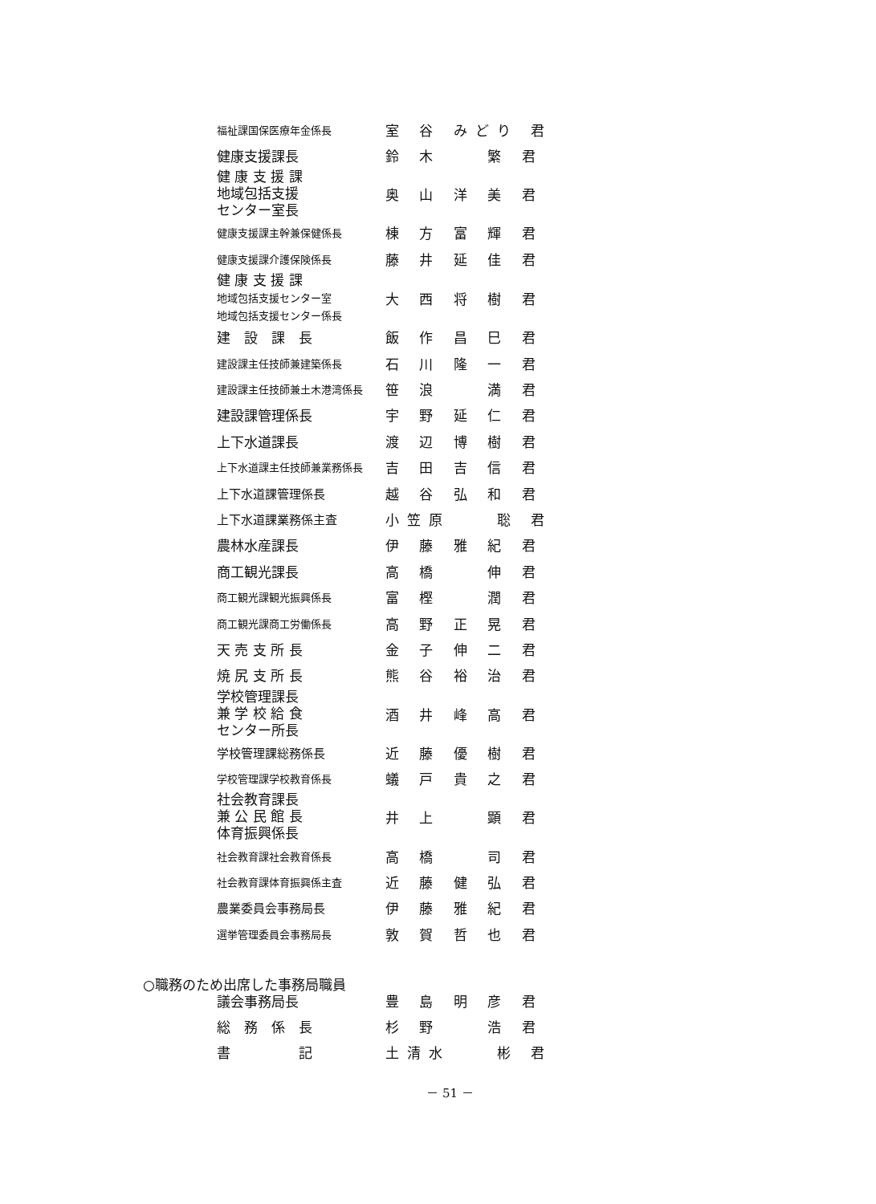| 福祉課国保医療年金係長 | 室 谷 みどり 君 |
| 健康支援課長 | 鈴 木 繁 君 |
| 健 康 支 援 課 地域包括支援 センター室長 | 奥 山 洋 美 君 |
| 健康支援課主幹兼保健係長 | 棟 方 富 輝 君 |
| 健康支援課介護保険係長 | 藤 井 延 佳 君 |
| 健 康 支 援 課 地域包括支援センター室 地域包括支援センター係長 | 大 西 将 樹 君 |
| 建 設 課 長 | 飯 作 昌 巳 君 |
| 建設課主任技師兼建築係長 | 石 川 隆 一 君 |
| 建設課主任技師兼土木港湾係長 | 笹 浪 満 君 |
| 建設課管理係長 | 宇 野 延 仁 君 |
| 上下水道課長 | 渡 辺 博 樹 君 |
| 上下水道課主任技師兼業務係長 | 吉 田 吉 信 君 |
| 上下水道課管理係長 | 越 谷 弘 和 君 |
| 上下水道課業務係主査 | 小笠原 聡 君 |
| 農林水産課長 | 伊 藤 雅 紀 君 |
| 商工観光課長 | 高 橋 伸 君 |
| 商工観光課観光振興係長 | 富 樫 潤 君 |
| 商工観光課商工労働係長 | 高 野 正 晃 君 |
| 天 売 支 所 長 | 金 子 伸 二 君 |
| 焼 尻 支 所 長 | 熊 谷 裕 治 君 |
| 学校管理課長 兼 学 校 給 食 センター所長 | 酒 井 峰 高 君 |
| 学校管理課総務係長 | 近 藤 優 樹 君 |
| 学校管理課学校教育係長 | 蟻 戸 貴 之 君 |
| 社会教育課長 兼 公 民 館 長 体育振興係長 | 井 上 顕 君 |
| 社会教育課社会教育係長 | 高 橋 司 君 |
| 社会教育課体育振興係主査 | 近 藤 健 弘 君 |
| 農業委員会事務局長 | 伊 藤 雅 紀 君 |
| 選挙管理委員会事務局長 | 敦 賀 哲 也 君 |
○職務のため出席した事務局職員
| 議会事務局長 | 豊 島 明 彦 君 |
| 総 務 係 長 | 杉 野 浩 君 |
| 書 記 | 土清水 彬 君 |
－ 51 －